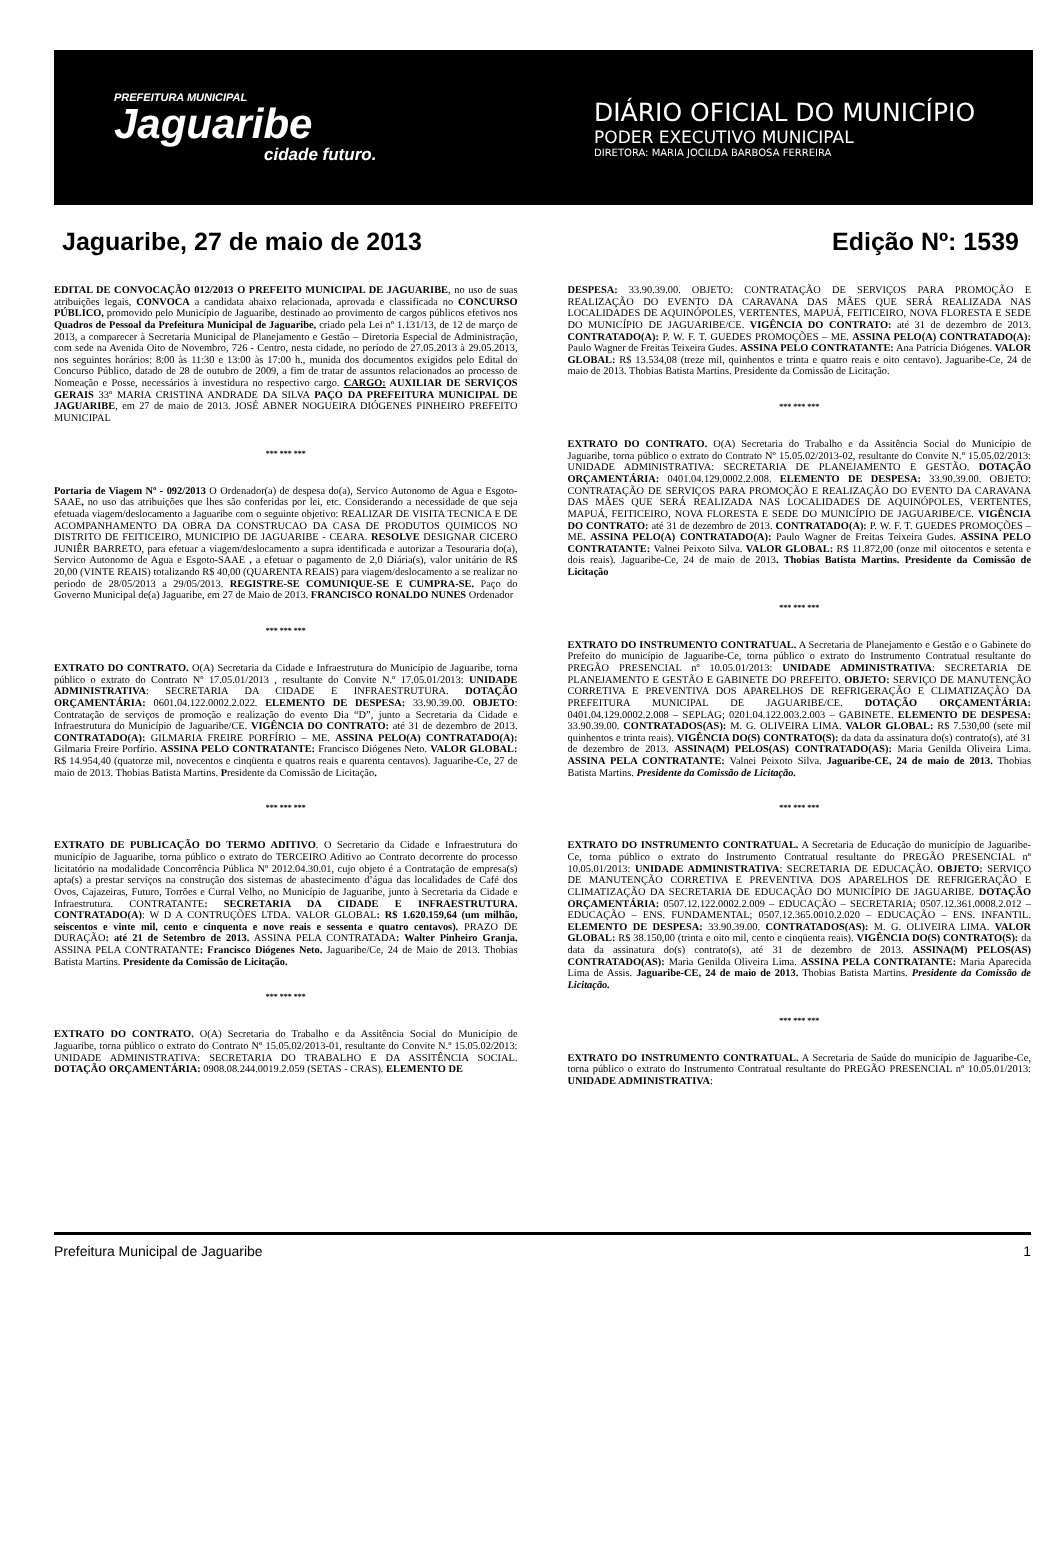PREFEITURA MUNICIPAL
Jaguaribe
cidade futuro.
DIÁRIO OFICIAL DO MUNICÍPIO
PODER EXECUTIVO MUNICIPAL
DIRETORA: MARIA JOCILDA BARBOSA FERREIRA
Jaguaribe, 27 de maio de 2013 Edição Nº: 1539
EDITAL DE CONVOCAÇÃO 012/2013 O PREFEITO MUNICIPAL DE JAGUARIBE, no uso de suas atribuições legais, CONVOCA a candidata abaixo relacionada, aprovada e classificada no CONCURSO PÚBLICO, promovido pelo Município de Jaguaribe, destinado ao provimento de cargos públicos efetivos nos Quadros de Pessoal da Prefeitura Municipal de Jaguaribe, criado pela Lei nº 1.131/13, de 12 de março de 2013, a comparecer à Secretaria Municipal de Planejamento e Gestão – Diretoria Especial de Administração, com sede na Avenida Oito de Novembro, 726 - Centro, nesta cidade, no período de 27.05.2013 à 29.05.2013, nos seguintes horários: 8:00 às 11:30 e 13:00 às 17:00 h., munida dos documentos exigidos pelo Edital do Concurso Público, datado de 28 de outubro de 2009, a fim de tratar de assuntos relacionados ao processo de Nomeação e Posse, necessários à investidura no respectivo cargo. CARGO: AUXILIAR DE SERVIÇOS GERAIS 33º MARIA CRISTINA ANDRADE DA SILVA PAÇO DA PREFEITURA MUNICIPAL DE JAGUARIBE, em 27 de maio de 2013. JOSÉ ABNER NOGUEIRA DIÓGENES PINHEIRO PREFEITO MUNICIPAL
*** *** ***
Portaria de Viagem Nº - 092/2013 O Ordenador(a) de despesa do(a), Servico Autonomo de Agua e Esgoto-SAAE, no uso das atribuições que lhes são conferidas por lei, etc. Considerando a necessidade de que seja efetuada viagem/deslocamento a Jaguaribe com o seguinte objetivo: REALIZAR DE VISITA TECNICA E DE ACOMPANHAMENTO DA OBRA DA CONSTRUCAO DA CASA DE PRODUTOS QUIMICOS NO DISTRITO DE FEITICEIRO, MUNICIPIO DE JAGUARIBE - CEARA. RESOLVE DESIGNAR CICERO JUNIÊR BARRETO, para efetuar a viagem/deslocamento a supra identificada e autorizar a Tesouraria do(a), Servico Autonomo de Agua e Esgoto-SAAE , a efetuar o pagamento de 2,0 Diária(s), valor unitário de R$ 20,00 (VINTE REAIS) totalizando R$ 40,00 (QUARENTA REAIS) para viagem/deslocamento a se realizar no periodo de 28/05/2013 a 29/05/2013. REGISTRE-SE COMUNIQUE-SE E CUMPRA-SE. Paço do Governo Municipal de(a) Jaguaribe, em 27 de Maio de 2013. FRANCISCO RONALDO NUNES Ordenador
*** *** ***
EXTRATO DO CONTRATO. O(A) Secretaria da Cidade e Infraestrutura do Município de Jaguaribe, torna público o extrato do Contrato Nº 17.05.01/2013 , resultante do Convite N.º 17.05.01/2013: UNIDADE ADMINISTRATIVA: SECRETARIA DA CIDADE E INFRAESTRUTURA. DOTAÇÃO ORÇAMENTÁRIA: 0601.04.122.0002.2.022. ELEMENTO DE DESPESA: 33.90.39.00. OBJETO: Contratação de serviços de promoção e realização do evento Dia “D”, junto a Secretaria da Cidade e Infraestrutura do Município de Jaguaribe/CE. VIGÊNCIA DO CONTRATO: até 31 de dezembro de 2013. CONTRATADO(A): GILMARIA FREIRE PORFÍRIO – ME. ASSINA PELO(A) CONTRATADO(A): Gilmaria Freire Porfírio. ASSINA PELO CONTRATANTE: Francisco Diógenes Neto. VALOR GLOBAL: R$ 14.954,40 (quatorze mil, novecentos e cinqüenta e quatros reais e quarenta centavos). Jaguaribe-Ce, 27 de maio de 2013. Thobias Batista Martins. Presidente da Comissão de Licitação.
*** *** ***
EXTRATO DE PUBLICAÇÃO DO TERMO ADITIVO. O Secretario da Cidade e Infraestrutura do município de Jaguaribe, torna público o extrato do TERCEIRO Aditivo ao Contrato decorrente do processo licitatório na modalidade Concorrência Pública Nº 2012.04.30.01, cujo objeto é a Contratação de empresa(s) apta(s) a prestar serviços na construção dos sistemas de abastecimento d’água das localidades de Café dos Ovos, Cajazeiras, Futuro, Torrões e Curral Velho, no Município de Jaguaribe, junto à Secretaria da Cidade e Infraestrutura. CONTRATANTE: SECRETARIA DA CIDADE E INFRAESTRUTURA. CONTRATADO(A): W D A CONTRUÇÕES LTDA. VALOR GLOBAL: R$ 1.620.159,64 (um milhão, seiscentos e vinte mil, cento e cinquenta e nove reais e sessenta e quatro centavos). PRAZO DE DURAÇÃO: até 21 de Setembro de 2013. ASSINA PELA CONTRATADA: Walter Pinheiro Granja. ASSINA PELA CONTRATANTE: Francisco Diógenes Neto. Jaguaribe/Ce, 24 de Maio de 2013. Thobias Batista Martins. Presidente da Comissão de Licitação.
*** *** ***
EXTRATO DO CONTRATO. O(A) Secretaria do Trabalho e da Assitência Social do Município de Jaguaribe, torna público o extrato do Contrato Nº 15.05.02/2013-01, resultante do Convite N.º 15.05.02/2013: UNIDADE ADMINISTRATIVA: SECRETARIA DO TRABALHO E DA ASSITÊNCIA SOCIAL. DOTAÇÃO ORÇAMENTÁRIA: 0908.08.244.0019.2.059 (SETAS - CRAS). ELEMENTO DE
DESPESA: 33.90.39.00. OBJETO: CONTRATAÇÃO DE SERVIÇOS PARA PROMOÇÃO E REALIZAÇÃO DO EVENTO DA CARAVANA DAS MÃES QUE SERÁ REALIZADA NAS LOCALIDADES DE AQUINÓPOLES, VERTENTES, MAPUÁ, FEITICEIRO, NOVA FLORESTA E SEDE DO MUNICÍPIO DE JAGUARIBE/CE. VIGÊNCIA DO CONTRATO: até 31 de dezembro de 2013. CONTRATADO(A): P. W. F. T. GUEDES PROMOÇÕES – ME. ASSINA PELO(A) CONTRATADO(A): Paulo Wagner de Freitas Teixeira Gudes. ASSINA PELO CONTRATANTE: Ana Patrícia Diógenes. VALOR GLOBAL: R$ 13.534,08 (treze mil, quinhentos e trinta e quatro reais e oito centavo). Jaguaribe-Ce, 24 de maio de 2013. Thobias Batista Martins. Presidente da Comissão de Licitação.
*** *** ***
EXTRATO DO CONTRATO. O(A) Secretaria do Trabalho e da Assitência Social do Município de Jaguaribe, torna público o extrato do Contrato Nº 15.05.02/2013-02, resultante do Convite N.º 15.05.02/2013: UNIDADE ADMINISTRATIVA: SECRETARIA DE PLANEJAMENTO E GESTÃO. DOTAÇÃO ORÇAMENTÁRIA: 0401.04.129.0002.2.008. ELEMENTO DE DESPESA: 33.90.39.00. OBJETO: CONTRATAÇÃO DE SERVIÇOS PARA PROMOÇÃO E REALIZAÇÃO DO EVENTO DA CARAVANA DAS MÃES QUE SERÁ REALIZADA NAS LOCALIDADES DE AQUINÓPOLES, VERTENTES, MAPUÁ, FEITICEIRO, NOVA FLORESTA E SEDE DO MUNICÍPIO DE JAGUARIBE/CE. VIGÊNCIA DO CONTRATO: até 31 de dezembro de 2013. CONTRATADO(A): P. W. F. T. GUEDES PROMOÇÕES – ME. ASSINA PELO(A) CONTRATADO(A): Paulo Wagner de Freitas Teixeira Gudes. ASSINA PELO CONTRATANTE: Valnei Peixoto Silva. VALOR GLOBAL: R$ 11.872,00 (onze mil oitocentos e setenta e dois reais). Jaguaribe-Ce, 24 de maio de 2013. Thobias Batista Martins. Presidente da Comissão de Licitação
*** *** ***
EXTRATO DO INSTRUMENTO CONTRATUAL. A Secretaria de Planejamento e Gestão e o Gabinete do Prefeito do município de Jaguaribe-Ce, torna público o extrato do Instrumento Contratual resultante do PREGÃO PRESENCIAL nº 10.05.01/2013: UNIDADE ADMINISTRATIVA: SECRETARIA DE PLANEJAMENTO E GESTÃO E GABINETE DO PREFEITO. OBJETO: SERVIÇO DE MANUTENÇÃO CORRETIVA E PREVENTIVA DOS APARELHOS DE REFRIGERAÇÃO E CLIMATIZAÇÃO DA PREFEITURA MUNICIPAL DE JAGUARIBE/CE. DOTAÇÃO ORÇAMENTÁRIA: 0401.04.129.0002.2.008 – SEPLAG; 0201.04.122.003.2.003 – GABINETE. ELEMENTO DE DESPESA: 33.90.39.00. CONTRATADOS(AS): M. G. OLIVEIRA LIMA. VALOR GLOBAL: R$ 7.530,00 (sete mil quinhentos e trinta reais). VIGÊNCIA DO(S) CONTRATO(S): da data da assinatura do(s) contrato(s), até 31 de dezembro de 2013. ASSINA(M) PELOS(AS) CONTRATADO(AS): Maria Genilda Oliveira Lima. ASSINA PELA CONTRATANTE: Valnei Peixoto Silva. Jaguaribe-CE, 24 de maio de 2013. Thobias Batista Martins. Presidente da Comissão de Licitação.
*** *** ***
EXTRATO DO INSTRUMENTO CONTRATUAL. A Secretaria de Educação do município de Jaguaribe-Ce, torna público o extrato do Instrumento Contratual resultante do PREGÃO PRESENCIAL nº 10.05.01/2013: UNIDADE ADMINISTRATIVA: SECRETARIA DE EDUCAÇÃO. OBJETO: SERVIÇO DE MANUTENÇÃO CORRETIVA E PREVENTIVA DOS APARELHOS DE REFRIGERAÇÃO E CLIMATIZAÇÃO DA SECRETARIA DE EDUCAÇÃO DO MUNICÍPIO DE JAGUARIBE. DOTAÇÃO ORÇAMENTÁRIA: 0507.12.122.0002.2.009 – EDUCAÇÃO – SECRETARIA; 0507.12.361.0008.2.012 – EDUCAÇÃO – ENS. FUNDAMENTAL; 0507.12.365.0010.2.020 – EDUCAÇÃO – ENS. INFANTIL. ELEMENTO DE DESPESA: 33.90.39.00. CONTRATADOS(AS): M. G. OLIVEIRA LIMA. VALOR GLOBAL: R$ 38.150,00 (trinta e oito mil, cento e cinqüenta reais). VIGÊNCIA DO(S) CONTRATO(S): da data da assinatura do(s) contrato(s), até 31 de dezembro de 2013. ASSINA(M) PELOS(AS) CONTRATADO(AS): Maria Genilda Oliveira Lima. ASSINA PELA CONTRATANTE: Maria Aparecida Lima de Assis. Jaguaribe-CE, 24 de maio de 2013. Thobias Batista Martins. Presidente da Comissão de Licitação.
*** *** ***
EXTRATO DO INSTRUMENTO CONTRATUAL. A Secretaria de Saúde do município de Jaguaribe-Ce, torna público o extrato do Instrumento Contratual resultante do PREGÃO PRESENCIAL nº 10.05.01/2013: UNIDADE ADMINISTRATIVA:
Prefeitura Municipal de Jaguaribe 1